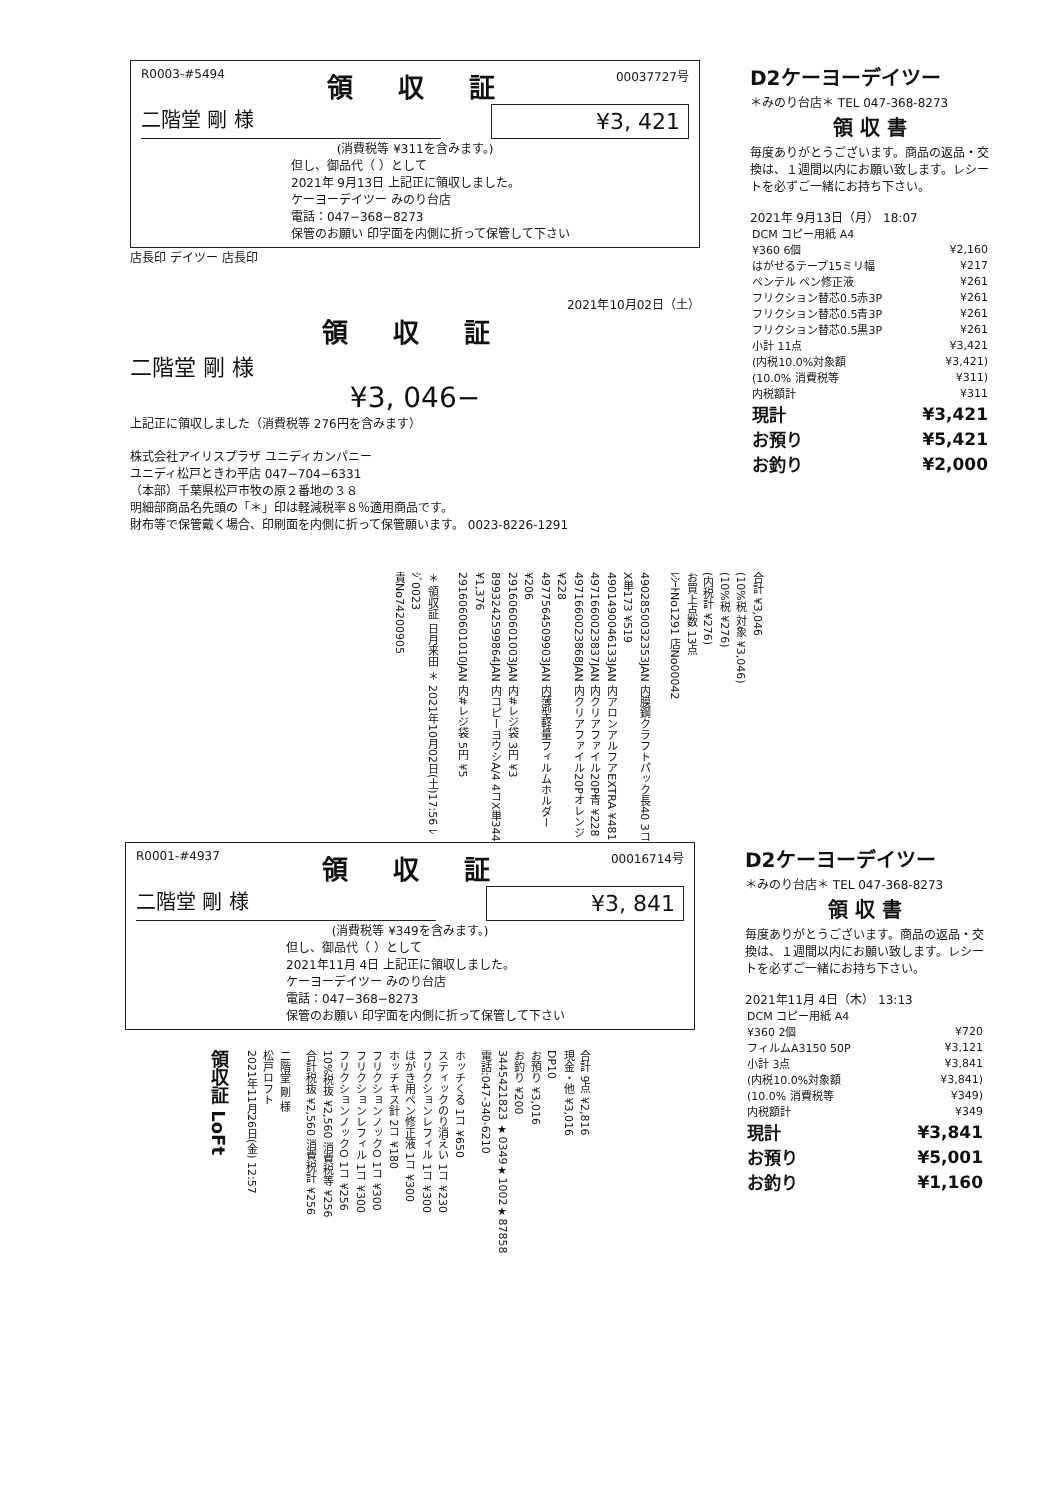R0003-#5494
領 収 証
00037727号
二階堂 剛 様
¥3, 421
(消費税等 ¥311を含みます。)
但し、御品代（ ）として
2021年 9月13日 上記正に領収しました。
ケーヨーデイツー みのり台店
電話：047−368−8273
保管のお願い 印字面を内側に折って保管して下さい
店長印 デイツー 店長印
2021年10月02日（土）
領 収 証
二階堂 剛 様
¥3, 046−
上記正に領収しました（消費税等 276円を含みます）
株式会社アイリスプラザ ユニディカンパニー
ユニディ松戸ときわ平店 047−704−6331
（本部）千葉県松戸市牧の原２番地の３８
明細部商品名先頭の「＊」印は軽減税率８％適用商品です。
財布等で保管戴く場合、印刷面を内側に折って保管願います。 0023-8226-1291
D2ケーヨーデイツー
＊みのり台店＊ TEL 047-368-8273
領 収 書
毎度ありがとうございます。商品の返品・交換は、１週間以内にお願い致します。レシートを必ずご一緒にお持ち下さい。
2021年 9月13日（月） 18:07
| DCM コピー用紙 A4 | |
| ¥360 6個 | ¥2,160 |
| はがせるテープ15ミリ幅 | ¥217 |
| ペンテル ペン修正液 | ¥261 |
| フリクション替芯0.5赤3P | ¥261 |
| フリクション替芯0.5青3P | ¥261 |
| フリクション替芯0.5黒3P | ¥261 |
| 小計 11点 | ¥3,421 |
| (内税10.0%対象額 | ¥3,421) |
| (10.0% 消費税等 | ¥311) |
| 内税額計 | ¥311 |
| 現計 | ¥3,421 |
| お預り | ¥5,421 |
| お釣り | ¥2,000 |
＊ 領収証 日月来田 ＊ 2021年10月02日(土)17:56 ﾚｼﾞ0023
責No74200905
4902850032353JAN 内膜鋼クラフトパック長40 3コX単173 ¥519
4901490046133JAN 内アロンアルフアEXTRA ¥481
4971660023837JAN 内クリアファイル20P青 ¥228
4971660023868JAN 内クリアファイル20Pオレンジ ¥228
4977564509903JAN 内薄型軽量フィルムホルダー ¥206
2916060601003JAN 内#レジ袋 3円 ¥3
8993242599864JAN 内コピーヨウシA/4 4コX単344 ¥1,376
2916060601010JAN 内#レジ袋 5円 ¥5
合計 ¥3,046
(10%税 対象 ¥3,046)
(10%税 ¥276)
(内税計 ¥276)
お買上点数 13点
ﾚｼｰﾄNo1291 店No00042
R0001-#4937
領 収 証
00016714号
二階堂 剛 様
¥3, 841
(消費税等 ¥349を含みます。)
但し、御品代（ ）として
2021年11月 4日 上記正に領収しました。
ケーヨーデイツー みのり台店
電話：047−368−8273
保管のお願い 印字面を内側に折って保管して下さい
領収証 LoFt
二階堂 剛 様
松戸ロフト
2021年11月26日(金) 12:57
ホッチくる 1コ ¥650
スティックのり消えい 1コ ¥230
フリクションレフィル 1コ ¥300
はがき用ペン修正液 1コ ¥300
ホッチキス針 2コ ¥180
フリクションノックO 1コ ¥300
フリクションレフィル 1コ ¥300
フリクションノックO 1コ ¥256
10%税抜 ¥2,560 消費税等 ¥256
合計税抜 ¥2,560 消費税計 ¥256
合計 9点 ¥2,816
現金・他 ¥3,016
DP10
お預り ¥3,016
お釣り ¥200
3445421823 ★0349★1002★87858
電話:047-340-6210
D2ケーヨーデイツー
＊みのり台店＊ TEL 047-368-8273
領 収 書
毎度ありがとうございます。商品の返品・交換は、１週間以内にお願い致します。レシートを必ずご一緒にお持ち下さい。
2021年11月 4日（木） 13:13
| DCM コピー用紙 A4 | |
| ¥360 2個 | ¥720 |
| フィルムA3150 50P | ¥3,121 |
| 小計 3点 | ¥3,841 |
| (内税10.0%対象額 | ¥3,841) |
| (10.0% 消費税等 | ¥349) |
| 内税額計 | ¥349 |
| 現計 | ¥3,841 |
| お預り | ¥5,001 |
| お釣り | ¥1,160 |